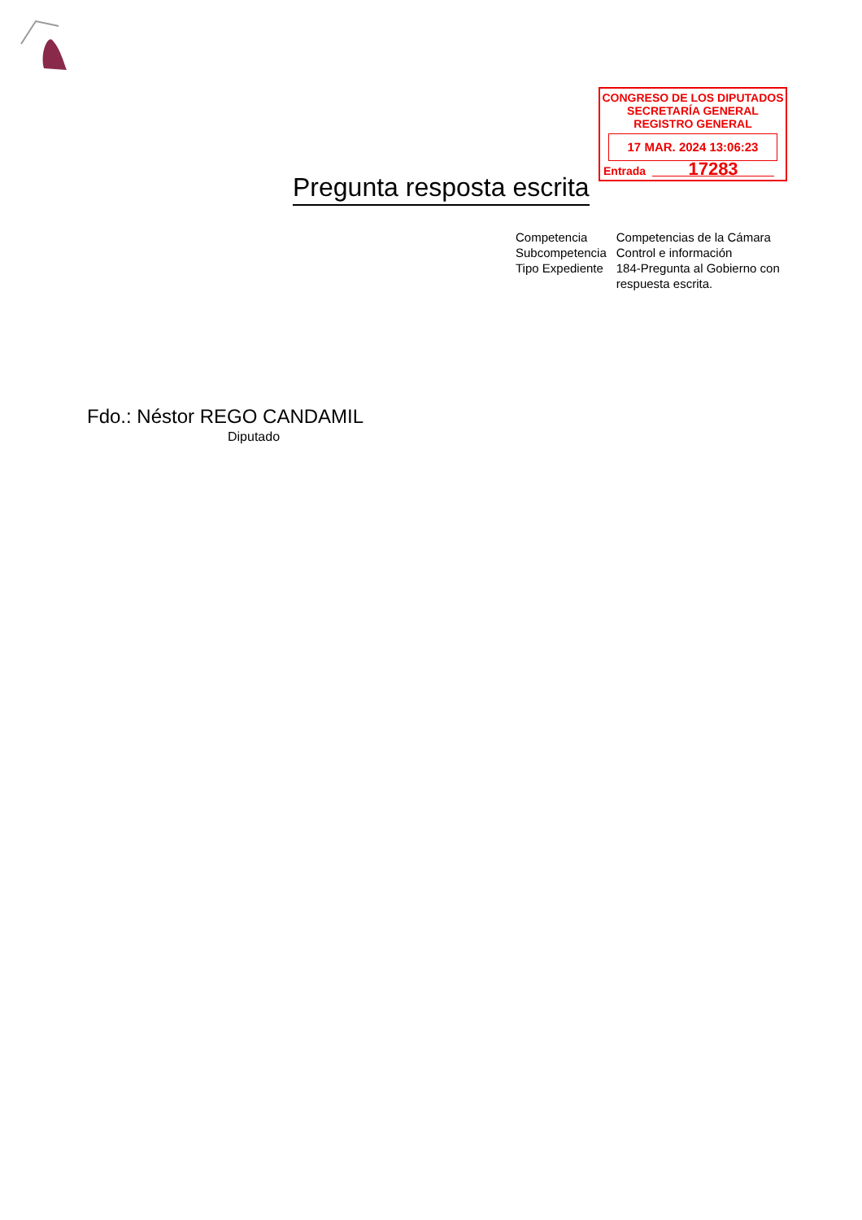CONGRESO DE LOS DIPUTADOS
SECRETARÍA GENERAL
REGISTRO GENERAL
17 MAR. 2024 13:06:23
Entrada 17283
Pregunta resposta escrita
| Competencia | Competencias de la Cámara |
| Subcompetencia | Control e información |
| Tipo Expediente | 184-Pregunta al Gobierno con respuesta escrita. |
Fdo.: Néstor REGO CANDAMIL
Diputado